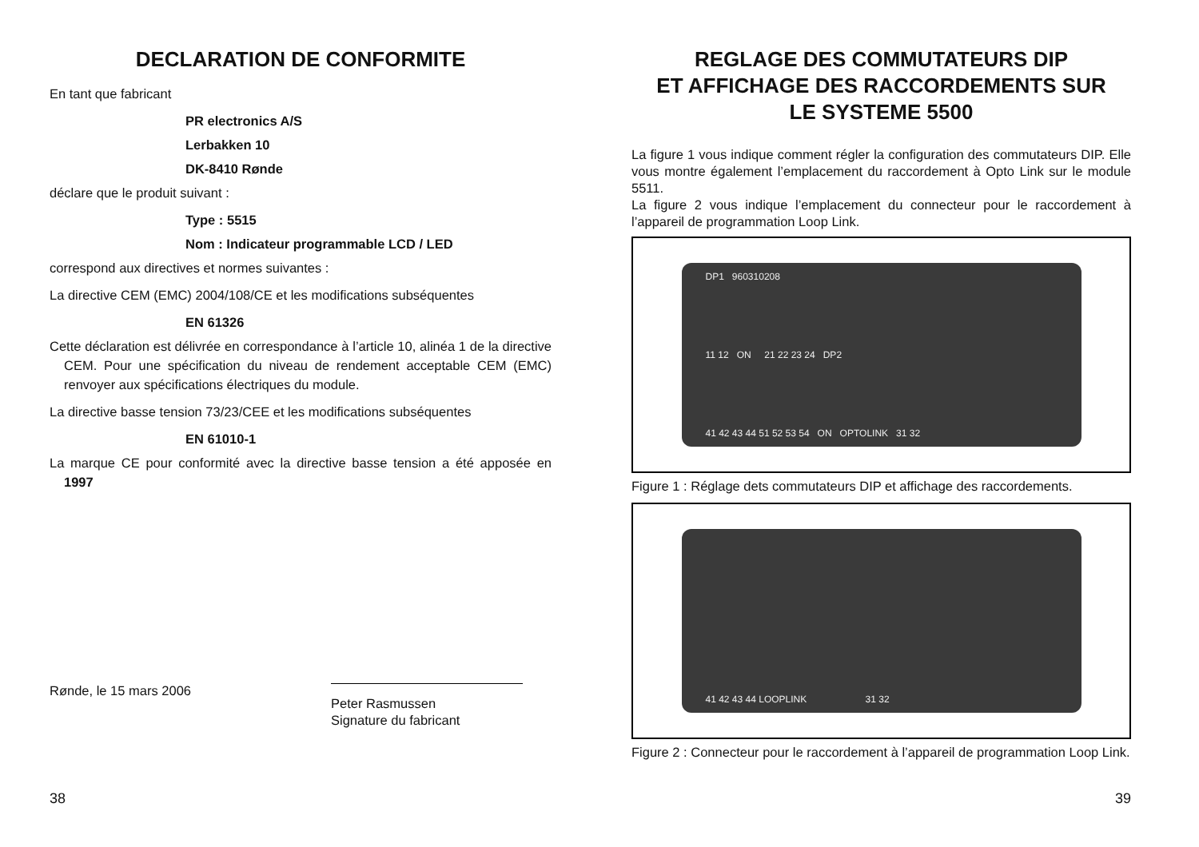DECLARATION DE CONFORMITE
En tant que fabricant
PR electronics A/S
Lerbakken 10
DK-8410 Rønde
déclare que le produit suivant :
Type : 5515
Nom : Indicateur programmable LCD / LED
correspond aux directives et normes suivantes :
La directive CEM (EMC) 2004/108/CE et les modifications subséquentes
EN 61326
Cette déclaration est délivrée en correspondance à l’article 10, alinéa 1 de la directive CEM. Pour une spécification du niveau de rendement acceptable CEM (EMC) renvoyer aux spécifications électriques du module.
La directive basse tension 73/23/CEE et les modifications subséquentes
EN 61010-1
La marque CE pour conformité avec la directive basse tension a été apposée en 1997
Rønde, le 15 mars 2006
Peter Rasmussen
Signature du fabricant
38
REGLAGE DES COMMUTATEURS DIP
ET AFFICHAGE DES RACCORDEMENTS SUR
LE SYSTEME 5500
La figure 1 vous indique comment régler la configuration des commutateurs DIP. Elle vous montre également l’emplacement du raccordement à Opto Link sur le module 5511.
La figure 2 vous indique l’emplacement du connecteur pour le raccordement à l’appareil de programmation Loop Link.
DP1 960310208
11 12 ON 21 22 23 24 DP2
41 42 43 44 51 52 53 54 ON OPTOLINK 31 32
Figure 1 : Réglage dets commutateurs DIP et affichage des raccordements.
41 42 43 44 LOOPLINK 31 32
Figure 2 : Connecteur pour le raccordement à l’appareil de programmation Loop Link.
39